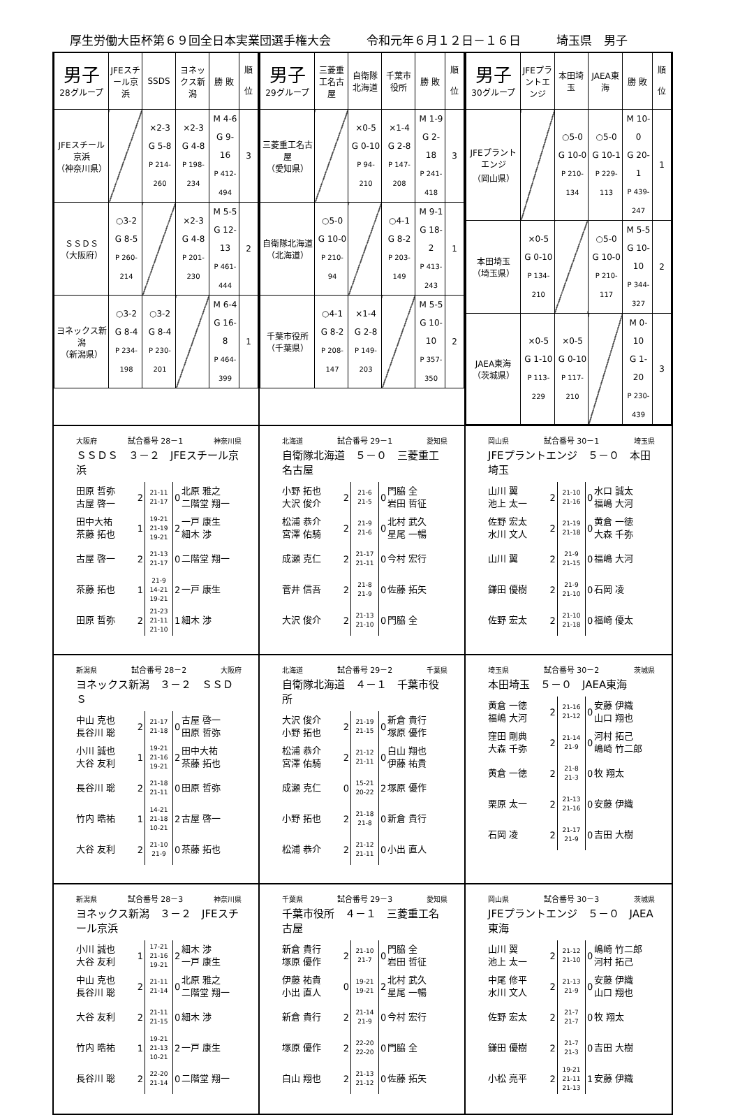厚生労働大臣杯第６９回全日本実業団選手権大会　　　令和元年６月１２日－１６日　　　埼玉県　男子
| 男子 28グループ | JFEスチール京浜 | SSDS | ヨネックス新潟 | 勝 敗 | 順 位 |
| JFEスチール京浜 （神奈川県） | | ×2-3 G 5-8 P 214-260 | ×2-3 G 4-8 P 198-234 | M 4-6 G 9-16 P 412-494 | 3 |
| ＳＳＤＳ （大阪府） | ○3-2 G 8-5 P 260-214 | | ×2-3 G 4-8 P 201-230 | M 5-5 G 12-13 P 461-444 | 2 |
| ヨネックス新潟 （新潟県） | ○3-2 G 8-4 P 234-198 | ○3-2 G 8-4 P 230-201 | | M 6-4 G 16-8 P 464-399 | 1 |
| 男子 29グループ | 三菱重工名古屋 | 自衛隊北海道 | 千葉市役所 | 勝 敗 | 順 位 |
| 三菱重工名古屋 （愛知県） | | ×0-5 G 0-10 P 94-210 | ×1-4 G 2-8 P 147-208 | M 1-9 G 2-18 P 241-418 | 3 |
| 自衛隊北海道 （北海道） | ○5-0 G 10-0 P 210-94 | | ○4-1 G 8-2 P 203-149 | M 9-1 G 18-2 P 413-243 | 1 |
| 千葉市役所 （千葉県） | ○4-1 G 8-2 P 208-147 | ×1-4 G 2-8 P 149-203 | | M 5-5 G 10-10 P 357-350 | 2 |
| 男子 30グループ | JFEプラントエンジ | 本田埼玉 | JAEA東海 | 勝 敗 | 順 位 |
| JFEプラントエンジ （岡山県） | | ○5-0 G 10-0 P 210-134 | ○5-0 G 10-1 P 229-113 | M 10-0 G 20-1 P 439-247 | 1 |
| 本田埼玉 （埼玉県） | ×0-5 G 0-10 P 134-210 | | ○5-0 G 10-0 P 210-117 | M 5-5 G 10-10 P 344-327 | 2 |
| JAEA東海 （茨城県） | ×0-5 G 1-10 P 113-229 | ×0-5 G 0-10 P 117-210 | | M 0-10 G 1-20 P 230-439 | 3 |
大阪府 試合番号 28－1 神奈川県
ＳＳＤＳ　３－２　JFEスチール京浜
| 田原 哲弥 古屋 啓一 | 2 | 21-11 21-17 | 0 | 北原 雅之 二階堂 翔一 |
| 田中大祐 茶藤 拓也 | 1 | 19-21 21-19 19-21 | 2 | 一戸 康生 細木 渉 |
| 古屋 啓一 | 2 | 21-13 21-17 | 0 | 二階堂 翔一 |
| 茶藤 拓也 | 1 | 21-9 14-21 19-21 | 2 | 一戸 康生 |
| 田原 哲弥 | 2 | 21-23 21-11 21-10 | 1 | 細木 渉 |
北海道 試合番号 29－1 愛知県
自衛隊北海道　５－０　三菱重工名古屋
| 小野 拓也 大沢 俊介 | 2 | 21-6 21-5 | 0 | 門脇 全 岩田 哲征 |
| 松浦 恭介 宮澤 佑騎 | 2 | 21-9 21-6 | 0 | 北村 武久 星尾 一暢 |
| 成瀬 克仁 | 2 | 21-17 21-11 | 0 | 今村 宏行 |
| 菅井 信吾 | 2 | 21-8 21-9 | 0 | 佐藤 拓矢 |
| 大沢 俊介 | 2 | 21-13 21-10 | 0 | 門脇 全 |
岡山県 試合番号 30－1 埼玉県
JFEプラントエンジ　５－０　本田埼玉
| 山川 翼 池上 太一 | 2 | 21-10 21-16 | 0 | 水口 誠太 福嶋 大河 |
| 佐野 宏太 水川 文人 | 2 | 21-19 21-18 | 0 | 黄倉 一徳 大森 千弥 |
| 山川 翼 | 2 | 21-9 21-15 | 0 | 福嶋 大河 |
| 鎌田 優樹 | 2 | 21-9 21-10 | 0 | 石岡 凌 |
| 佐野 宏太 | 2 | 21-10 21-18 | 0 | 福崎 優太 |
新潟県 試合番号 28－2 大阪府
ヨネックス新潟　３－２　ＳＳＤＳ
| 中山 克也 長谷川 聡 | 2 | 21-17 21-18 | 0 | 古屋 啓一 田原 哲弥 |
| 小川 誠也 大谷 友利 | 1 | 19-21 21-16 19-21 | 2 | 田中大祐 茶藤 拓也 |
| 長谷川 聡 | 2 | 21-18 21-11 | 0 | 田原 哲弥 |
| 竹内 晧祐 | 1 | 14-21 21-18 10-21 | 2 | 古屋 啓一 |
| 大谷 友利 | 2 | 21-10 21-9 | 0 | 茶藤 拓也 |
北海道 試合番号 29－2 千葉県
自衛隊北海道　４－１　千葉市役所
| 大沢 俊介 小野 拓也 | 2 | 21-19 21-15 | 0 | 新倉 貴行 塚原 優作 |
| 松浦 恭介 宮澤 佑騎 | 2 | 21-12 21-11 | 0 | 白山 翔也 伊藤 祐貴 |
| 成瀬 克仁 | 0 | 15-21 20-22 | 2 | 塚原 優作 |
| 小野 拓也 | 2 | 21-18 21-8 | 0 | 新倉 貴行 |
| 松浦 恭介 | 2 | 21-12 21-11 | 0 | 小出 直人 |
埼玉県 試合番号 30－2 茨城県
本田埼玉　５－０　JAEA東海
| 黄倉 一徳 福嶋 大河 | 2 | 21-16 21-12 | 0 | 安藤 伊織 山口 翔也 |
| 窪田 剛典 大森 千弥 | 2 | 21-14 21-9 | 0 | 河村 拓己 嶋崎 竹二郎 |
| 黄倉 一徳 | 2 | 21-8 21-3 | 0 | 牧 翔太 |
| 栗原 太一 | 2 | 21-13 21-16 | 0 | 安藤 伊織 |
| 石岡 凌 | 2 | 21-17 21-9 | 0 | 吉田 大樹 |
新潟県 試合番号 28－3 神奈川県
ヨネックス新潟　３－２　JFEスチール京浜
| 小川 誠也 大谷 友利 | 1 | 17-21 21-16 19-21 | 2 | 細木 渉 一戸 康生 |
| 中山 克也 長谷川 聡 | 2 | 21-11 21-14 | 0 | 北原 雅之 二階堂 翔一 |
| 大谷 友利 | 2 | 21-11 21-15 | 0 | 細木 渉 |
| 竹内 晧祐 | 1 | 19-21 21-13 10-21 | 2 | 一戸 康生 |
| 長谷川 聡 | 2 | 22-20 21-14 | 0 | 二階堂 翔一 |
千葉県 試合番号 29－3 愛知県
千葉市役所　４－１　三菱重工名古屋
| 新倉 貴行 塚原 優作 | 2 | 21-10 21-7 | 0 | 門脇 全 岩田 哲征 |
| 伊藤 祐貴 小出 直人 | 0 | 19-21 19-21 | 2 | 北村 武久 星尾 一暢 |
| 新倉 貴行 | 2 | 21-14 21-9 | 0 | 今村 宏行 |
| 塚原 優作 | 2 | 22-20 22-20 | 0 | 門脇 全 |
| 白山 翔也 | 2 | 21-13 21-12 | 0 | 佐藤 拓矢 |
岡山県 試合番号 30－3 茨城県
JFEプラントエンジ　５－０　JAEA東海
| 山川 翼 池上 太一 | 2 | 21-12 21-10 | 0 | 嶋崎 竹二郎 河村 拓己 |
| 中尾 修平 水川 文人 | 2 | 21-13 21-9 | 0 | 安藤 伊織 山口 翔也 |
| 佐野 宏太 | 2 | 21-7 21-7 | 0 | 牧 翔太 |
| 鎌田 優樹 | 2 | 21-7 21-3 | 0 | 吉田 大樹 |
| 小松 亮平 | 2 | 19-21 21-11 21-13 | 1 | 安藤 伊織 |